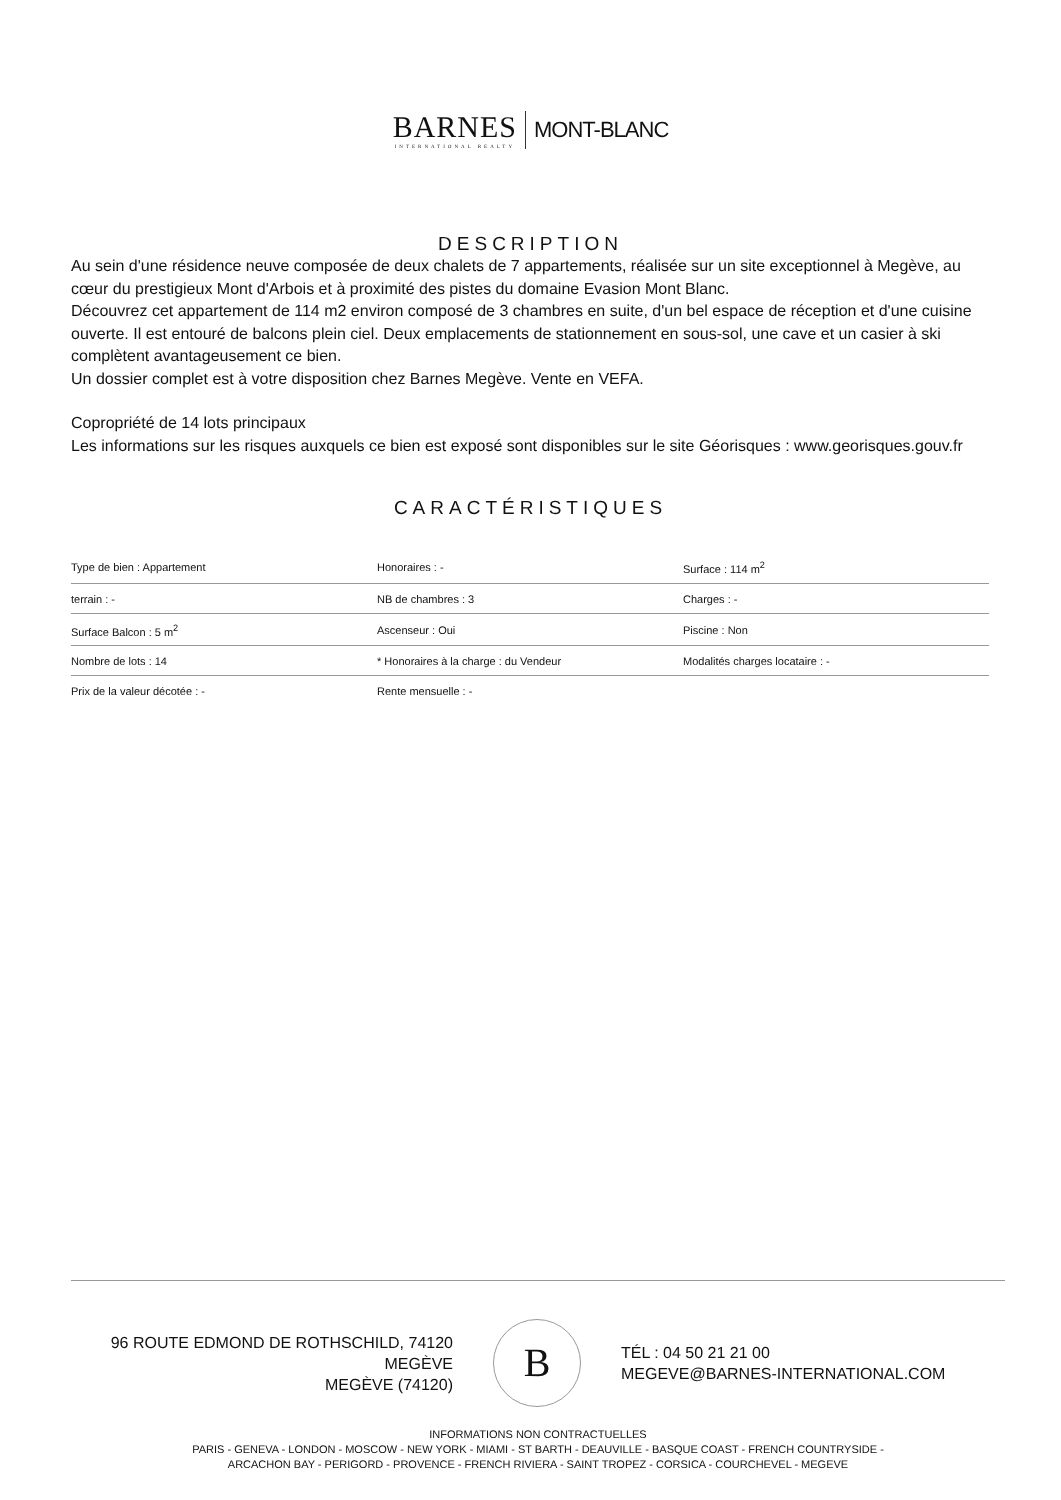BARNES INTERNATIONAL REALTY MONT-BLANC
DESCRIPTION
Au sein d'une résidence neuve composée de deux chalets de 7 appartements, réalisée sur un site exceptionnel à Megève, au cœur du prestigieux Mont d'Arbois et à proximité des pistes du domaine Evasion Mont Blanc.
Découvrez cet appartement de 114 m2 environ composé de 3 chambres en suite, d'un bel espace de réception et d'une cuisine ouverte. Il est entouré de balcons plein ciel. Deux emplacements de stationnement en sous-sol, une cave et un casier à ski complètent avantageusement ce bien.
Un dossier complet est à votre disposition chez Barnes Megève. Vente en VEFA.
Copropriété de 14 lots principaux
Les informations sur les risques auxquels ce bien est exposé sont disponibles sur le site Géorisques : www.georisques.gouv.fr
CARACTÉRISTIQUES
| Type de bien : Appartement | Honoraires : - | Surface : 114 m<sup>2</sup> |
| terrain : - | NB de chambres : 3 | Charges : - |
| Surface Balcon : 5 m<sup>2</sup> | Ascenseur : Oui | Piscine : Non |
| Nombre de lots : 14 | * Honoraires à la charge : du Vendeur | Modalités charges locataire : - |
| Prix de la valeur décotée : - | Rente mensuelle : - | |
96 ROUTE EDMOND DE ROTHSCHILD, 74120
MEGÈVE
MEGÈVE (74120)
B
TÉL : 04 50 21 21 00
MEGEVE@BARNES-INTERNATIONAL.COM
INFORMATIONS NON CONTRACTUELLES
PARIS - GENEVA - LONDON - MOSCOW - NEW YORK - MIAMI - ST BARTH - DEAUVILLE - BASQUE COAST - FRENCH COUNTRYSIDE -
ARCACHON BAY - PERIGORD - PROVENCE - FRENCH RIVIERA - SAINT TROPEZ - CORSICA - COURCHEVEL - MEGEVE